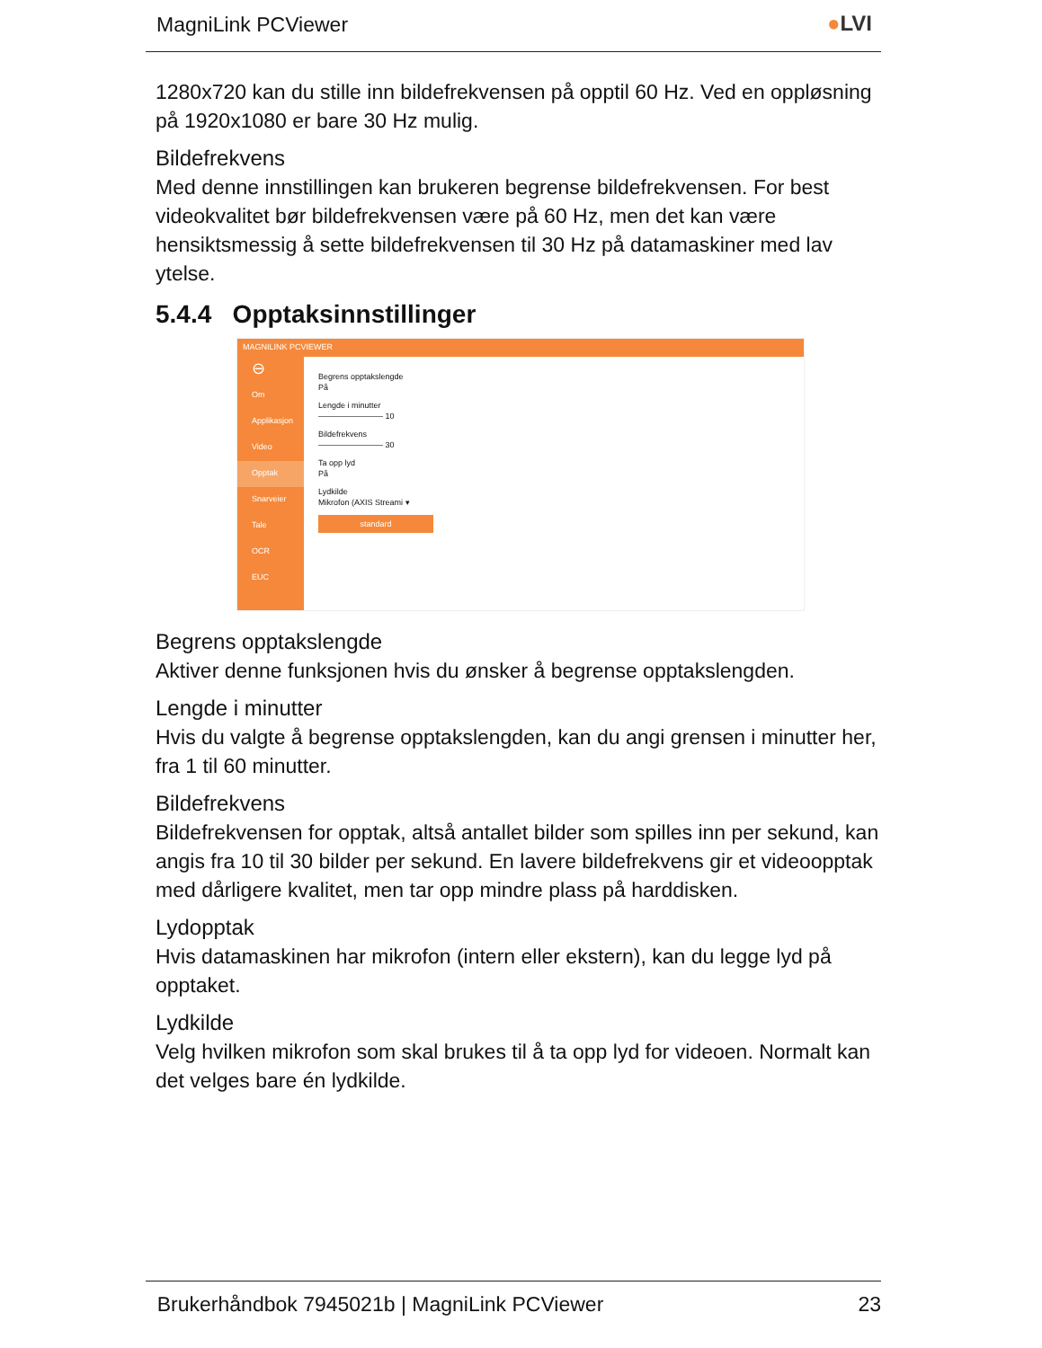MagniLink PCViewer ●LVI
1280x720 kan du stille inn bildefrekvensen på opptil 60 Hz. Ved en oppløsning på 1920x1080 er bare 30 Hz mulig.
Bildefrekvens
Med denne innstillingen kan brukeren begrense bildefrekvensen. For best videokvalitet bør bildefrekvensen være på 60 Hz, men det kan være hensiktsmessig å sette bildefrekvensen til 30 Hz på datamaskiner med lav ytelse.
5.4.4 Opptaksinnstillinger
MAGNILINK PCVIEWER
⊖
Om
Applikasjon
Video
Opptak
Snarveier
Tale
OCR
EUC
Begrens opptakslengde
På
Lengde i minutter
———————— 10
Bildefrekvens
———————— 30
Ta opp lyd
På
Lydkilde
Mikrofon (AXIS Streami ▾
standard
Begrens opptakslengde
Aktiver denne funksjonen hvis du ønsker å begrense opptakslengden.
Lengde i minutter
Hvis du valgte å begrense opptakslengden, kan du angi grensen i minutter her, fra 1 til 60 minutter.
Bildefrekvens
Bildefrekvensen for opptak, altså antallet bilder som spilles inn per sekund, kan angis fra 10 til 30 bilder per sekund. En lavere bildefrekvens gir et videoopptak med dårligere kvalitet, men tar opp mindre plass på harddisken.
Lydopptak
Hvis datamaskinen har mikrofon (intern eller ekstern), kan du legge lyd på opptaket.
Lydkilde
Velg hvilken mikrofon som skal brukes til å ta opp lyd for videoen. Normalt kan det velges bare én lydkilde.
Brukerhåndbok 7945021b | MagniLink PCViewer 23